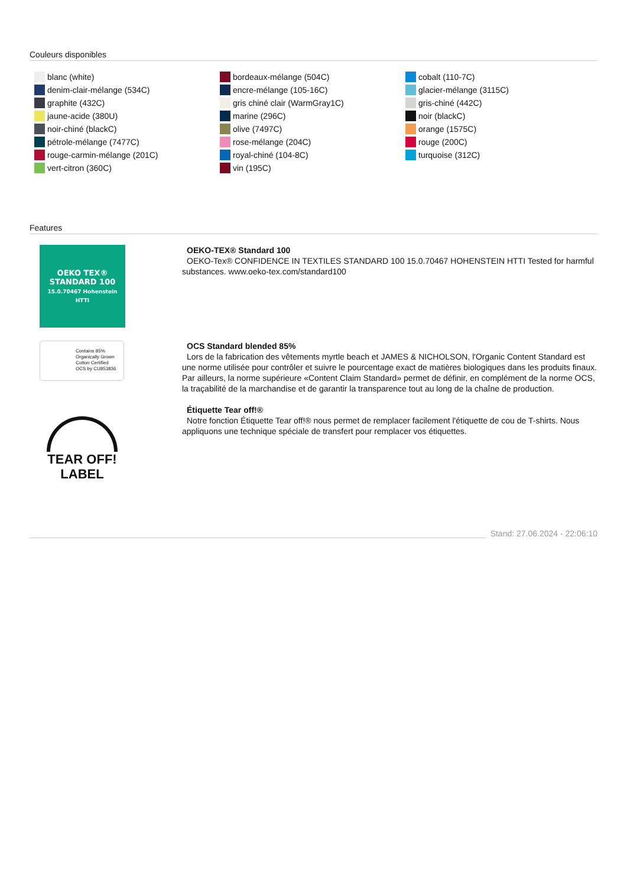Couleurs disponibles
blanc (white)
denim-clair-mélange (534C)
graphite (432C)
jaune-acide (380U)
noir-chiné (blackC)
pétrole-mélange (7477C)
rouge-carmin-mélange (201C)
vert-citron (360C)
bordeaux-mélange (504C)
encre-mélange (105-16C)
gris chiné clair (WarmGray1C)
marine (296C)
olive (7497C)
rose-mélange (204C)
royal-chiné (104-8C)
vin (195C)
cobalt (110-7C)
glacier-mélange (3115C)
gris-chiné (442C)
noir (blackC)
orange (1575C)
rouge (200C)
turquoise (312C)
Features
OEKO TEX®
STANDARD 100
15.0.70467 Hohenstein HTTI
OEKO-TEX® Standard 100
OEKO-Tex® CONFIDENCE IN TEXTILES STANDARD 100 15.0.70467 HOHENSTEIN HTTI Tested for harmful substances. www.oeko-tex.com/standard100
Contains 85%
Organically Grown
Cotton Certified
OCS by CU853836
OCS Standard blended 85%
Lors de la fabrication des vêtements myrtle beach et JAMES & NICHOLSON, l'Organic Content Standard est une norme utilisée pour contrôler et suivre le pourcentage exact de matières biologiques dans les produits finaux. Par ailleurs, la norme supérieure «Content Claim Standard» permet de définir, en complément de la norme OCS, la traçabilité de la marchandise et de garantir la transparence tout au long de la chaîne de production.
TEAR OFF!
LABEL
Étiquette Tear off!®
Notre fonction Étiquette Tear off!® nous permet de remplacer facilement l'étiquette de cou de T-shirts. Nous appliquons une technique spéciale de transfert pour remplacer vos étiquettes.
Stand: 27.06.2024 - 22:06:10